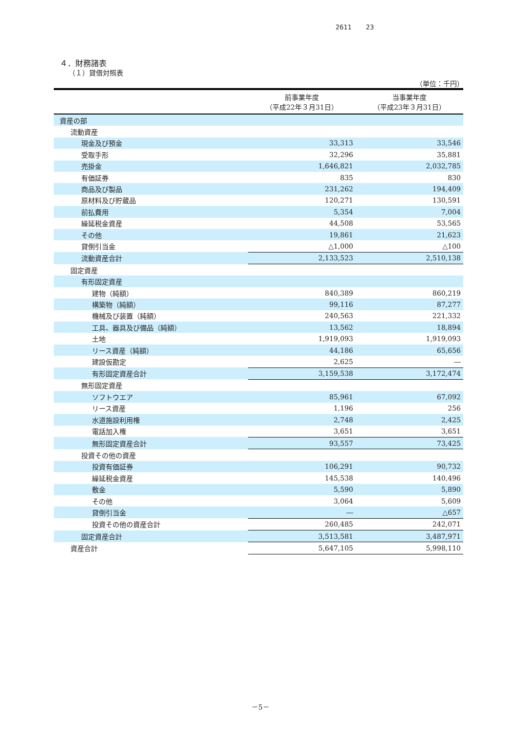2611 23
４．財務諸表
（１）貸借対照表
（単位：千円）
| | 前事業年度 （平成22年３月31日） | 当事業年度 （平成23年３月31日） |
| --- | --- | --- |
| 資産の部 | | |
| 流動資産 | | |
| 現金及び預金 | 33,313 | 33,546 |
| 受取手形 | 32,296 | 35,881 |
| 売掛金 | 1,646,821 | 2,032,785 |
| 有価証券 | 835 | 830 |
| 商品及び製品 | 231,262 | 194,409 |
| 原材料及び貯蔵品 | 120,271 | 130,591 |
| 前払費用 | 5,354 | 7,004 |
| 繰延税金資産 | 44,508 | 53,565 |
| その他 | 19,861 | 21,623 |
| 貸倒引当金 | △1,000 | △100 |
| 流動資産合計 | 2,133,523 | 2,510,138 |
| 固定資産 | | |
| 有形固定資産 | | |
| 建物（純額） | 840,389 | 860,219 |
| 構築物（純額） | 99,116 | 87,277 |
| 機械及び装置（純額） | 240,563 | 221,332 |
| 工具、器具及び備品（純額） | 13,562 | 18,894 |
| 土地 | 1,919,093 | 1,919,093 |
| リース資産（純額） | 44,186 | 65,656 |
| 建設仮勘定 | 2,625 | ― |
| 有形固定資産合計 | 3,159,538 | 3,172,474 |
| 無形固定資産 | | |
| ソフトウエア | 85,961 | 67,092 |
| リース資産 | 1,196 | 256 |
| 水道施設利用権 | 2,748 | 2,425 |
| 電話加入権 | 3,651 | 3,651 |
| 無形固定資産合計 | 93,557 | 73,425 |
| 投資その他の資産 | | |
| 投資有価証券 | 106,291 | 90,732 |
| 繰延税金資産 | 145,538 | 140,496 |
| 敷金 | 5,590 | 5,890 |
| その他 | 3,064 | 5,609 |
| 貸倒引当金 | ― | △657 |
| 投資その他の資産合計 | 260,485 | 242,071 |
| 固定資産合計 | 3,513,581 | 3,487,971 |
| 資産合計 | 5,647,105 | 5,998,110 |
－5－